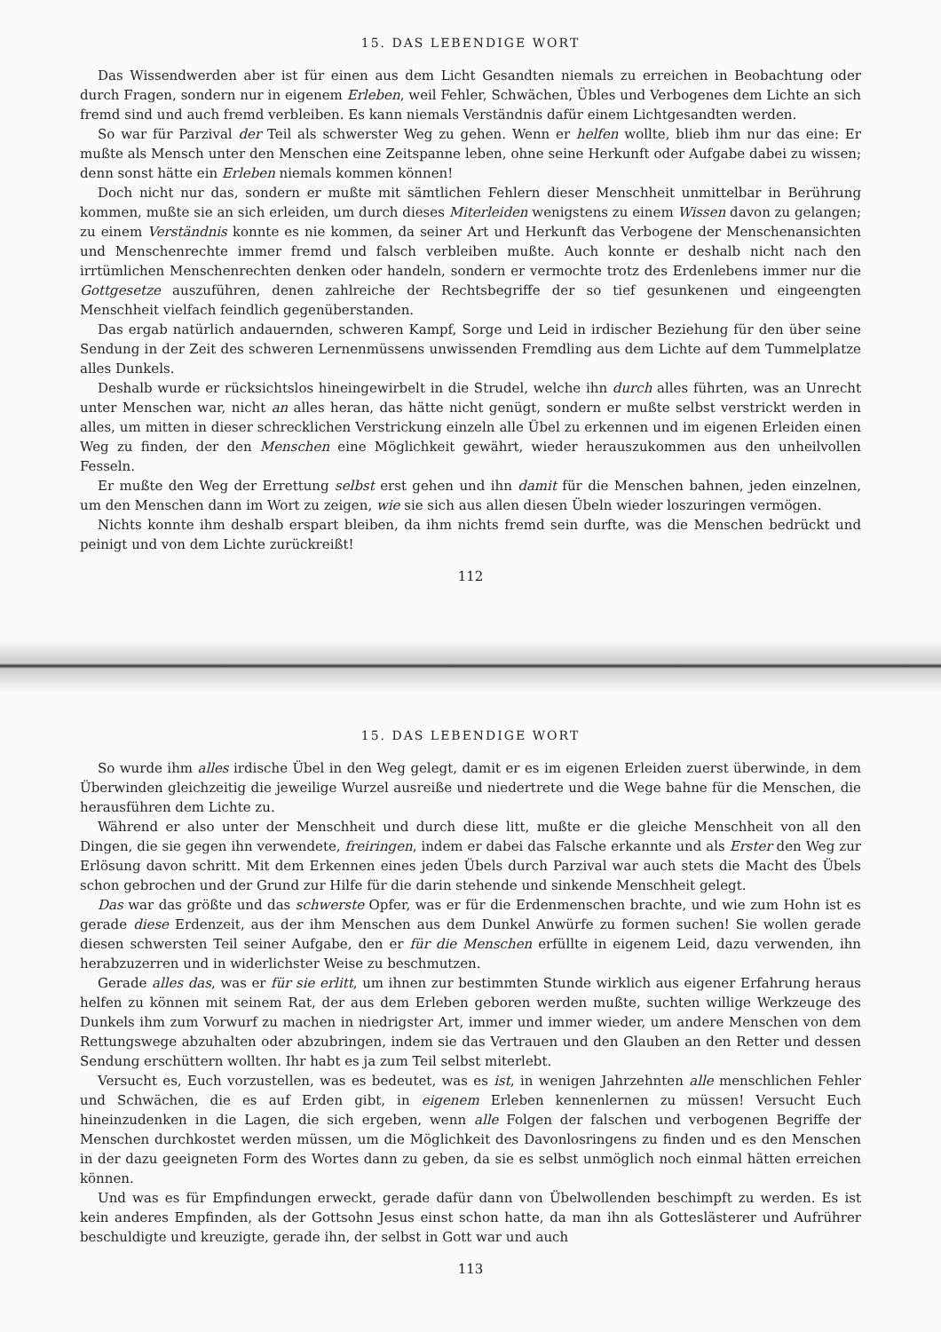15. DAS LEBENDIGE WORT
Das Wissendwerden aber ist für einen aus dem Licht Gesandten niemals zu erreichen in Beobachtung oder durch Fragen, sondern nur in eigenem Erleben, weil Fehler, Schwächen, Übles und Verbogenes dem Lichte an sich fremd sind und auch fremd verbleiben. Es kann niemals Verständnis dafür einem Lichtgesandten werden.
So war für Parzival der Teil als schwerster Weg zu gehen. Wenn er helfen wollte, blieb ihm nur das eine: Er mußte als Mensch unter den Menschen eine Zeitspanne leben, ohne seine Herkunft oder Aufgabe dabei zu wissen; denn sonst hätte ein Erleben niemals kommen können!
Doch nicht nur das, sondern er mußte mit sämtlichen Fehlern dieser Menschheit unmittelbar in Berührung kommen, mußte sie an sich erleiden, um durch dieses Miterleiden wenigstens zu einem Wissen davon zu gelangen; zu einem Verständnis konnte es nie kommen, da seiner Art und Herkunft das Verbogene der Menschenansichten und Menschenrechte immer fremd und falsch verbleiben mußte. Auch konnte er deshalb nicht nach den irrtümlichen Menschenrechten denken oder handeln, sondern er vermochte trotz des Erdenlebens immer nur die Gottgesetze auszuführen, denen zahlreiche der Rechtsbegriffe der so tief gesunkenen und eingeengten Menschheit vielfach feindlich gegenüberstanden.
Das ergab natürlich andauernden, schweren Kampf, Sorge und Leid in irdischer Beziehung für den über seine Sendung in der Zeit des schweren Lernenmüssens unwissenden Fremdling aus dem Lichte auf dem Tummelplatze alles Dunkels.
Deshalb wurde er rücksichtslos hineingewirbelt in die Strudel, welche ihn durch alles führten, was an Unrecht unter Menschen war, nicht an alles heran, das hätte nicht genügt, sondern er mußte selbst verstrickt werden in alles, um mitten in dieser schrecklichen Verstrickung einzeln alle Übel zu erkennen und im eigenen Erleiden einen Weg zu finden, der den Menschen eine Möglichkeit gewährt, wieder herauszukommen aus den unheilvollen Fesseln.
Er mußte den Weg der Errettung selbst erst gehen und ihn damit für die Menschen bahnen, jeden einzelnen, um den Menschen dann im Wort zu zeigen, wie sie sich aus allen diesen Übeln wieder loszuringen vermögen.
Nichts konnte ihm deshalb erspart bleiben, da ihm nichts fremd sein durfte, was die Menschen bedrückt und peinigt und von dem Lichte zurückreißt!
112
15. DAS LEBENDIGE WORT
So wurde ihm alles irdische Übel in den Weg gelegt, damit er es im eigenen Erleiden zuerst überwinde, in dem Überwinden gleichzeitig die jeweilige Wurzel ausreiße und niedertrete und die Wege bahne für die Menschen, die herausführen dem Lichte zu.
Während er also unter der Menschheit und durch diese litt, mußte er die gleiche Menschheit von all den Dingen, die sie gegen ihn verwendete, freiringen, indem er dabei das Falsche erkannte und als Erster den Weg zur Erlösung davon schritt. Mit dem Erkennen eines jeden Übels durch Parzival war auch stets die Macht des Übels schon gebrochen und der Grund zur Hilfe für die darin stehende und sinkende Menschheit gelegt.
Das war das größte und das schwerste Opfer, was er für die Erdenmenschen brachte, und wie zum Hohn ist es gerade diese Erdenzeit, aus der ihm Menschen aus dem Dunkel Anwürfe zu formen suchen! Sie wollen gerade diesen schwersten Teil seiner Aufgabe, den er für die Menschen erfüllte in eigenem Leid, dazu verwenden, ihn herabzuzerren und in widerlichster Weise zu beschmutzen.
Gerade alles das, was er für sie erlitt, um ihnen zur bestimmten Stunde wirklich aus eigener Erfahrung heraus helfen zu können mit seinem Rat, der aus dem Erleben geboren werden mußte, suchten willige Werkzeuge des Dunkels ihm zum Vorwurf zu machen in niedrigster Art, immer und immer wieder, um andere Menschen von dem Rettungswege abzuhalten oder abzubringen, indem sie das Vertrauen und den Glauben an den Retter und dessen Sendung erschüttern wollten. Ihr habt es ja zum Teil selbst miterlebt.
Versucht es, Euch vorzustellen, was es bedeutet, was es ist, in wenigen Jahrzehnten alle menschlichen Fehler und Schwächen, die es auf Erden gibt, in eigenem Erleben kennenlernen zu müssen! Versucht Euch hineinzudenken in die Lagen, die sich ergeben, wenn alle Folgen der falschen und verbogenen Begriffe der Menschen durchkostet werden müssen, um die Möglichkeit des Davonlosringens zu finden und es den Menschen in der dazu geeigneten Form des Wortes dann zu geben, da sie es selbst unmöglich noch einmal hätten erreichen können.
Und was es für Empfindungen erweckt, gerade dafür dann von Übelwollenden beschimpft zu werden. Es ist kein anderes Empfinden, als der Gottsohn Jesus einst schon hatte, da man ihn als Gotteslästerer und Aufrührer beschuldigte und kreuzigte, gerade ihn, der selbst in Gott war und auch
113